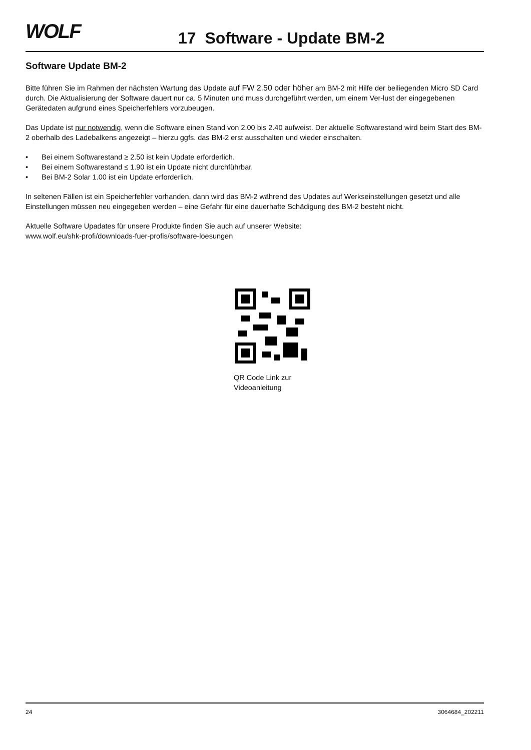WOLF 17 Software - Update BM-2
Software Update BM-2
Bitte führen Sie im Rahmen der nächsten Wartung das Update auf FW 2.50 oder höher am BM-2 mit Hilfe der beiliegenden Micro SD Card durch. Die Aktualisierung der Software dauert nur ca. 5 Minuten und muss durchgeführt werden, um einem Ver-lust der eingegebenen Gerätedaten aufgrund eines Speicherfehlers vorzubeugen.
Das Update ist nur notwendig, wenn die Software einen Stand von 2.00 bis 2.40 aufweist. Der aktuelle Softwarestand wird beim Start des BM-2 oberhalb des Ladebalkens angezeigt – hierzu ggfs. das BM-2 erst ausschalten und wieder einschalten.
• Bei einem Softwarestand ≥ 2.50 ist kein Update erforderlich.
• Bei einem Softwarestand ≤ 1.90 ist ein Update nicht durchführbar.
• Bei BM-2 Solar 1.00 ist ein Update erforderlich.
In seltenen Fällen ist ein Speicherfehler vorhanden, dann wird das BM-2 während des Updates auf Werkseinstellungen gesetzt und alle Einstellungen müssen neu eingegeben werden – eine Gefahr für eine dauerhafte Schädigung des BM-2 besteht nicht.
Aktuelle Software Upadates für unsere Produkte finden Sie auch auf unserer Website:
www.wolf.eu/shk-profi/downloads-fuer-profis/software-loesungen
QR Code Link zur
Videoanleitung
24 3064684_202211